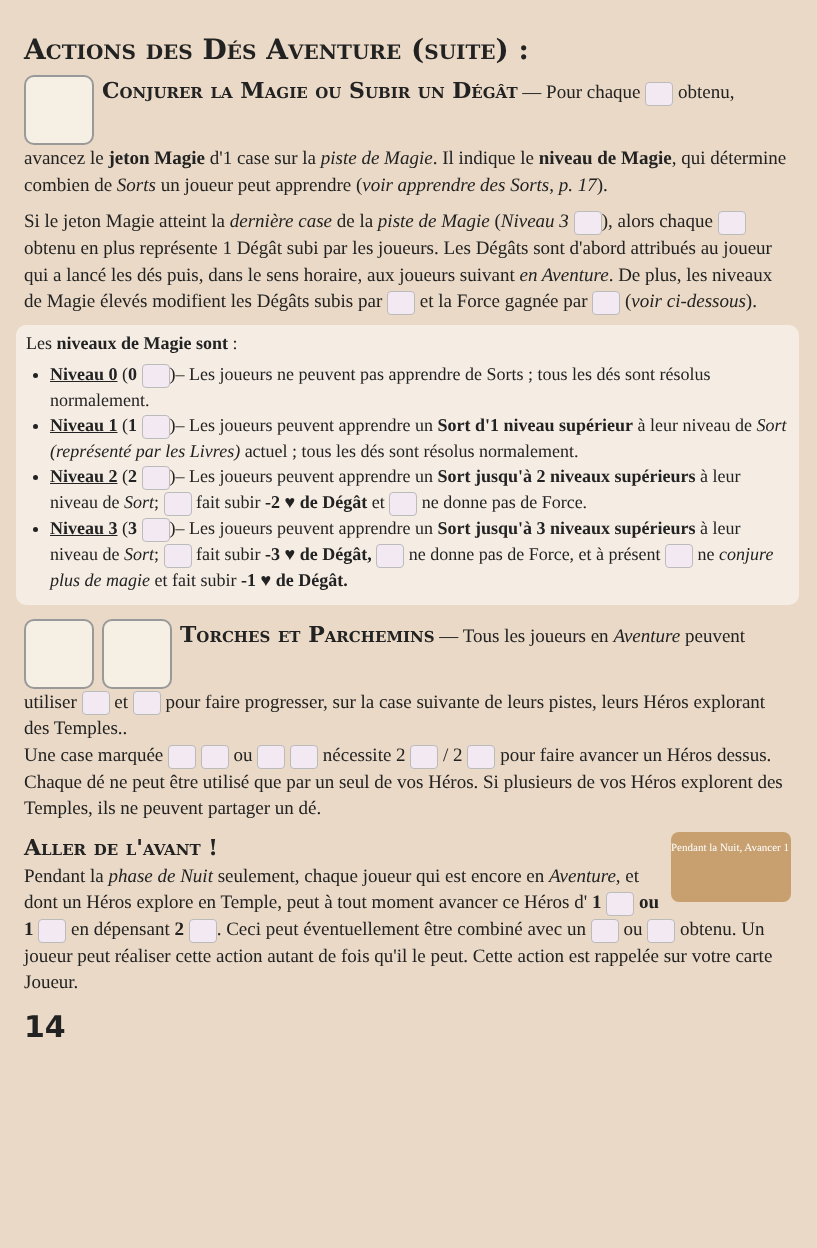Actions des Dés Aventure (suite) :
Conjurer la Magie ou Subir un Dégât
— Pour chaque obtenu, avancez le jeton Magie d'1 case sur la piste de Magie. Il indique le niveau de Magie, qui détermine combien de Sorts un joueur peut apprendre (voir apprendre des Sorts, p. 17).
Si le jeton Magie atteint la dernière case de la piste de Magie (Niveau 3 ), alors chaque obtenu en plus représente 1 Dégât subi par les joueurs. Les Dégâts sont d'abord attribués au joueur qui a lancé les dés puis, dans le sens horaire, aux joueurs suivant en Aventure. De plus, les niveaux de Magie élevés modifient les Dégâts subis par et la Force gagnée par (voir ci-dessous).
Les niveaux de Magie sont :
Niveau 0 (0 )– Les joueurs ne peuvent pas apprendre de Sorts ; tous les dés sont résolus normalement.
Niveau 1 (1 )– Les joueurs peuvent apprendre un Sort d'1 niveau supérieur à leur niveau de Sort (représenté par les Livres) actuel ; tous les dés sont résolus normalement.
Niveau 2 (2 )– Les joueurs peuvent apprendre un Sort jusqu'à 2 niveaux supérieurs à leur niveau de Sort; fait subir -2 ♥ de Dégât et ne donne pas de Force.
Niveau 3 (3 )– Les joueurs peuvent apprendre un Sort jusqu'à 3 niveaux supérieurs à leur niveau de Sort; fait subir -3 ♥ de Dégât, ne donne pas de Force, et à présent ne conjure plus de magie et fait subir -1 ♥ de Dégât.
Torches et Parchemins
— Tous les joueurs en Aventure peuvent utiliser et pour faire progresser, sur la case suivante de leurs pistes, leurs Héros explorant des Temples..
Une case marquée ou nécessite 2 / 2 pour faire avancer un Héros dessus. Chaque dé ne peut être utilisé que par un seul de vos Héros. Si plusieurs de vos Héros explorent des Temples, ils ne peuvent partager un dé.
Aller de l'avant !
Pendant la Nuit, Avancer 1
Pendant la phase de Nuit seulement, chaque joueur qui est encore en Aventure, et dont un Héros explore en Temple, peut à tout moment avancer ce Héros d' 1 ou 1 en dépensant 2 . Ceci peut éventuellement être combiné avec un ou obtenu. Un joueur peut réaliser cette action autant de fois qu'il le peut. Cette action est rappelée sur votre carte Joueur.
14